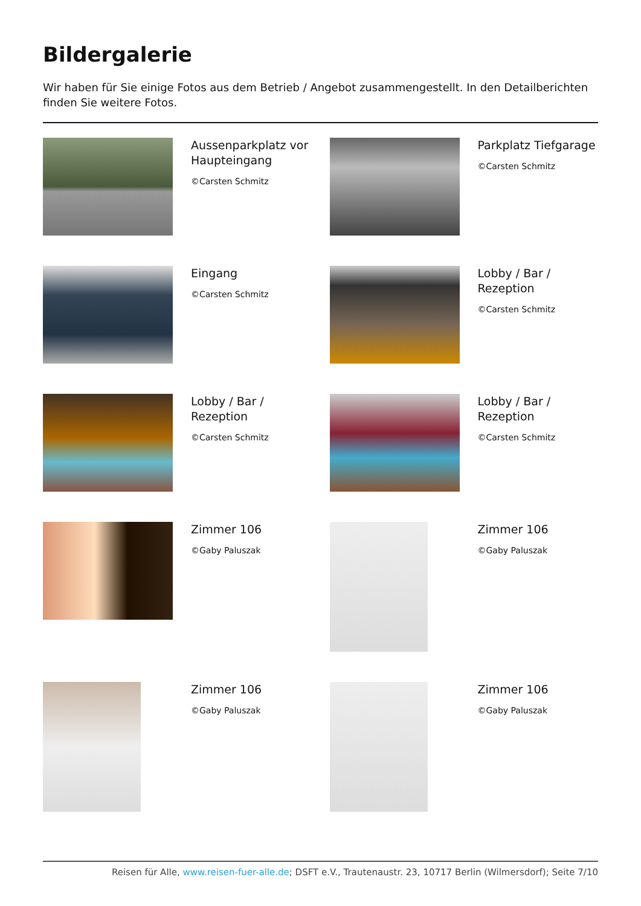Bildergalerie
Wir haben für Sie einige Fotos aus dem Betrieb / Angebot zusammengestellt. In den Detailberichten finden Sie weitere Fotos.
Aussenparkplatz vor Haupteingang
©Carsten Schmitz
Parkplatz Tiefgarage
©Carsten Schmitz
Eingang
©Carsten Schmitz
Lobby / Bar / Rezeption
©Carsten Schmitz
Lobby / Bar / Rezeption
©Carsten Schmitz
Lobby / Bar / Rezeption
©Carsten Schmitz
Zimmer 106
©Gaby Paluszak
Zimmer 106
©Gaby Paluszak
Zimmer 106
©Gaby Paluszak
Zimmer 106
©Gaby Paluszak
Reisen für Alle, www.reisen-fuer-alle.de; DSFT e.V., Trautenaustr. 23, 10717 Berlin (Wilmersdorf); Seite 7/10